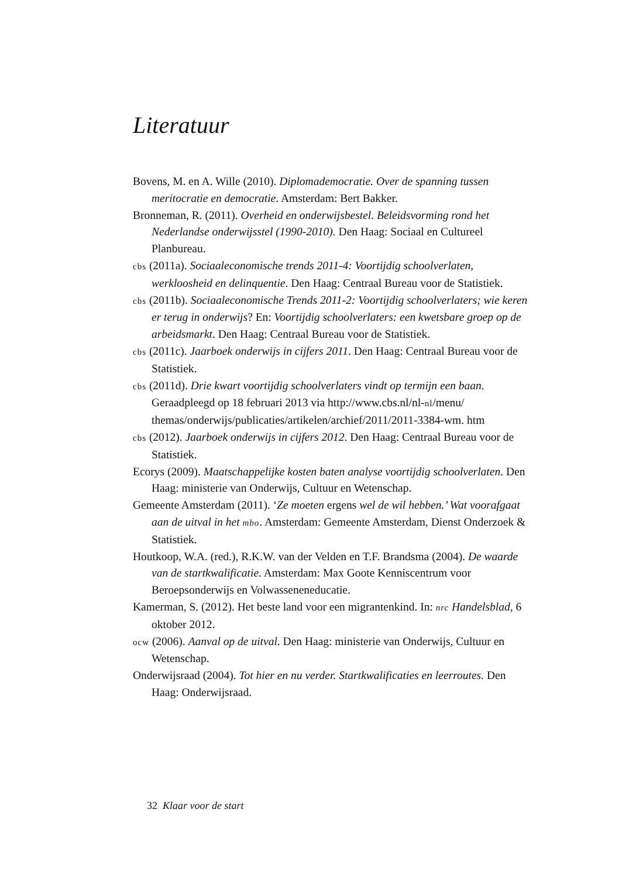Literatuur
Bovens, M. en A. Wille (2010). Diplomademocratie. Over de spanning tussen meritocratie en democratie. Amsterdam: Bert Bakker.
Bronneman, R. (2011). Overheid en onderwijsbestel. Beleidsvorming rond het Nederlandse onderwijsstel (1990-2010). Den Haag: Sociaal en Cultureel Planbureau.
cbs (2011a). Sociaaleconomische trends 2011-4: Voortijdig schoolverlaten, werkloosheid en delinquentie. Den Haag: Centraal Bureau voor de Statistiek.
cbs (2011b). Sociaaleconomische Trends 2011-2: Voortijdig schoolverlaters; wie keren er terug in onderwijs? En: Voortijdig schoolverlaters: een kwetsbare groep op de arbeidsmarkt. Den Haag: Centraal Bureau voor de Statistiek.
cbs (2011c). Jaarboek onderwijs in cijfers 2011. Den Haag: Centraal Bureau voor de Statistiek.
cbs (2011d). Drie kwart voortijdig schoolverlaters vindt op termijn een baan. Geraadpleegd op 18 februari 2013 via http://www.cbs.nl/nl-nl/menu/ themas/onderwijs/publicaties/artikelen/archief/2011/2011-3384-wm. htm
cbs (2012). Jaarboek onderwijs in cijfers 2012. Den Haag: Centraal Bureau voor de Statistiek.
Ecorys (2009). Maatschappelijke kosten baten analyse voortijdig schoolverlaten. Den Haag: ministerie van Onderwijs, Cultuur en Wetenschap.
Gemeente Amsterdam (2011). ‘Ze moeten ergens wel de wil hebben.’ Wat voorafgaat aan de uitval in het mbo. Amsterdam: Gemeente Amsterdam, Dienst Onderzoek & Statistiek.
Houtkoop, W.A. (red.), R.K.W. van der Velden en T.F. Brandsma (2004). De waarde van de startkwalificatie. Amsterdam: Max Goote Kenniscentrum voor Beroepsonderwijs en Volwasseneneducatie.
Kamerman, S. (2012). Het beste land voor een migrantenkind. In: nrc Handelsblad, 6 oktober 2012.
ocw (2006). Aanval op de uitval. Den Haag: ministerie van Onderwijs, Cultuur en Wetenschap.
Onderwijsraad (2004). Tot hier en nu verder. Startkwalificaties en leerroutes. Den Haag: Onderwijsraad.
32 Klaar voor de start